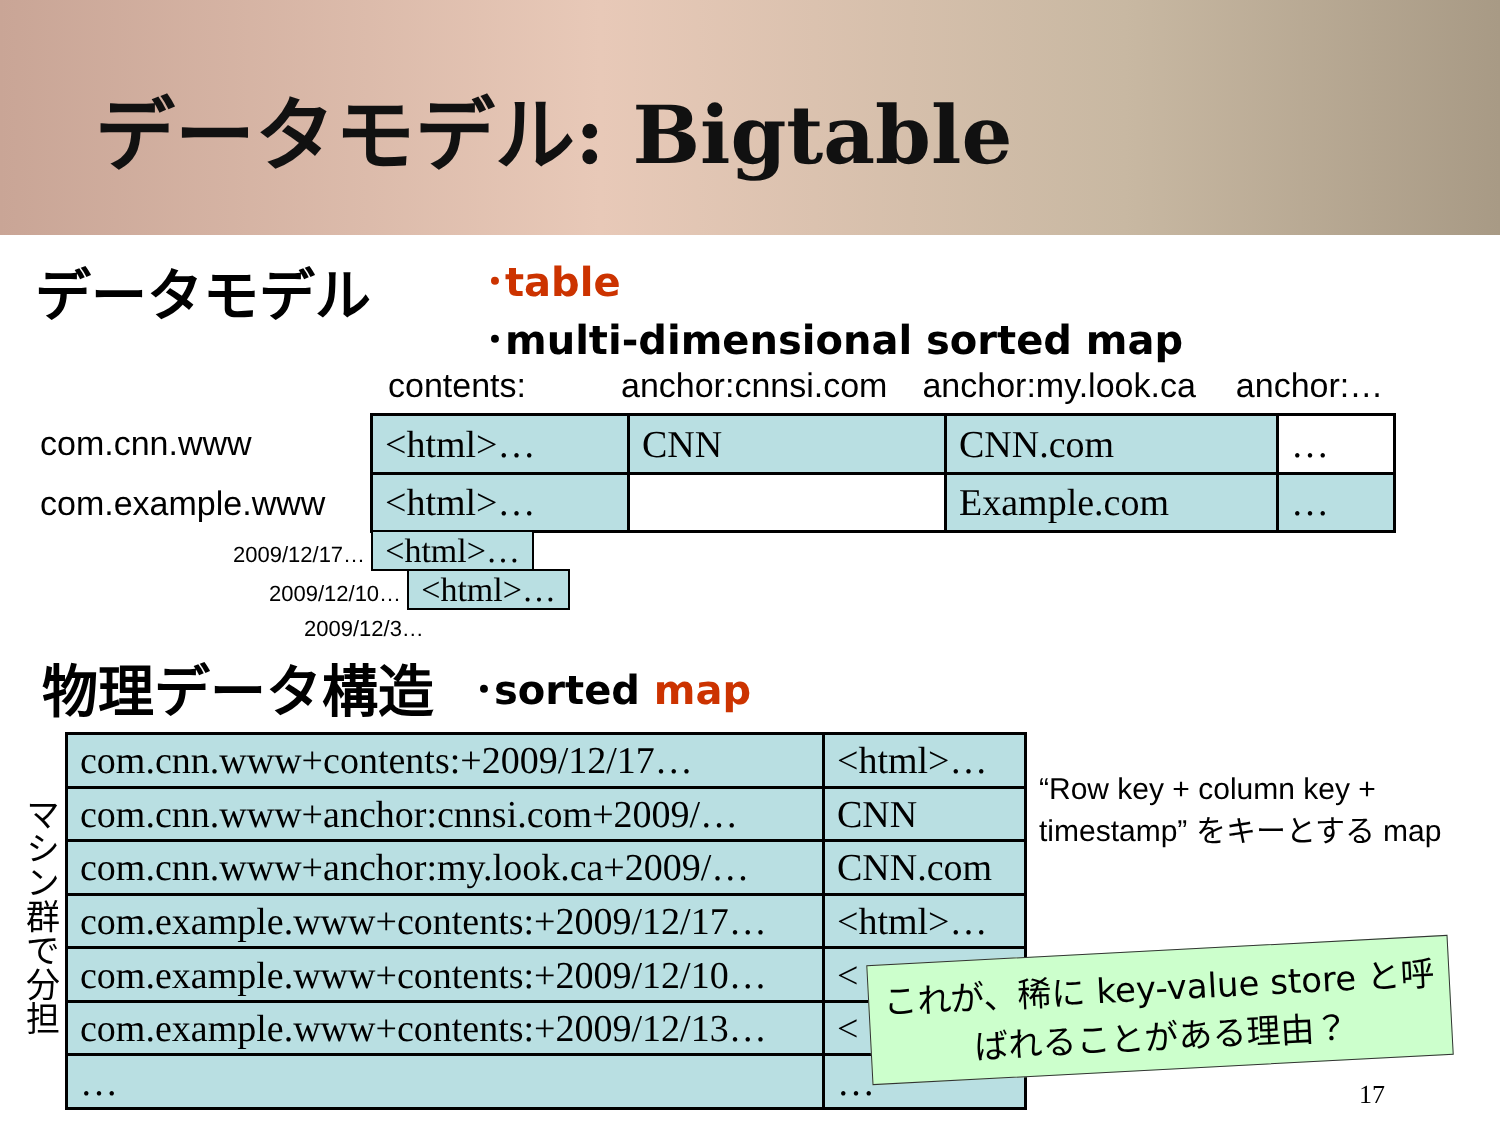データモデル: Bigtable
データモデル
･table
･multi-dimensional sorted map
contents: anchor:cnnsi.com anchor:my.look.ca anchor:…
com.cnn.www
com.example.www
| <html>… | CNN | CNN.com | … |
| <html>… | | Example.com | … |
2009/12/17… <html>…
2009/12/10… <html>…
2009/12/3…
物理データ構造
･sorted map
マシン群で分担
| com.cnn.www+contents:+2009/12/17… | <html>… |
| com.cnn.www+anchor:cnnsi.com+2009/… | CNN |
| com.cnn.www+anchor:my.look.ca+2009/… | CNN.com |
| com.example.www+contents:+2009/12/17… | <html>… |
| com.example.www+contents:+2009/12/10… | < |
| com.example.www+contents:+2009/12/13… | < |
| … | … |
“Row key + column key + timestamp” をキーとする map
これが、稀に key-value store と呼ばれることがある理由？
17